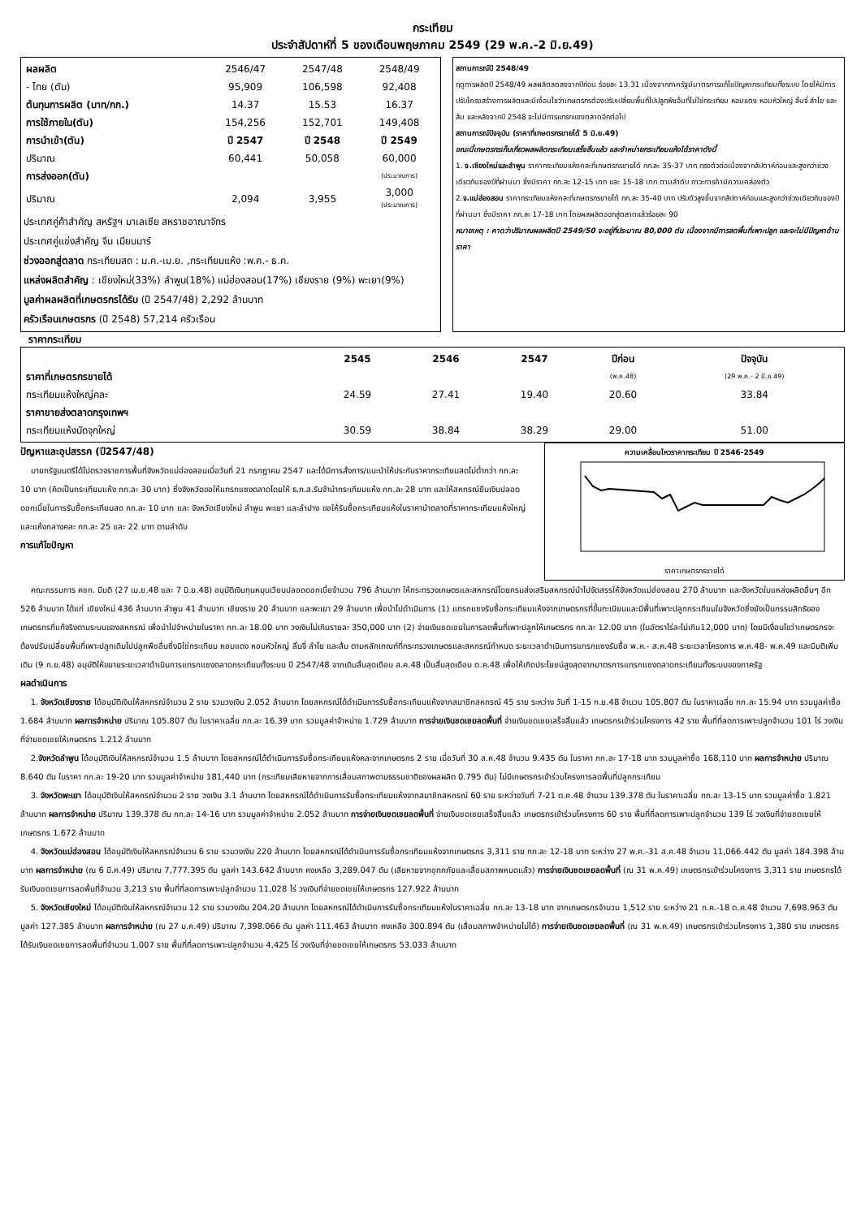กระเทียม
ประจำสัปดาห์ที่ 5 ของเดือนพฤษภาคม 2549 (29 พ.ค.-2 มิ.ย.49)
| ผลผลิต | 2546/47 | 2547/48 | 2548/49 |
| - ไทย (ตัน) | 95,909 | 106,598 | 92,408 |
| ต้นทุนการผลิต (บาท/กก.) | 14.37 | 15.53 | 16.37 |
| การใช้ภายใน(ตัน) | 154,256 | 152,701 | 149,408 |
| การนำเข้า(ตัน) | ปี 2547 | ปี 2548 | ปี 2549 |
| ปริมาณ | 60,441 | 50,058 | 60,000 |
| การส่งออก(ตัน) | | | (ประมาณการ) |
| ปริมาณ | 2,094 | 3,955 | 3,000 (ประมาณการ) |
ประเทศคู่ค้าสำคัญ สหรัฐฯ มาเลเซีย สหราชอาณาจักร
ประเทศคู่แข่งสำคัญ จีน เมียนมาร์
ช่วงออกสู่ตลาด กระเทียมสด : ม.ค.-เม.ย. ,กระเทียมแห้ง :พ.ค.- ธ.ค.
แหล่งผลิตสำคัญ : เชียงใหม่(33%) ลำพูน(18%) แม่ฮ่องสอน(17%) เชียงราย (9%) พะเยา(9%)
มูลค่าผลผลิตที่เกษตรกรได้รับ (ปี 2547/48) 2,292 ล้านบาท
ครัวเรือนเกษตรกร (ปี 2548) 57,214 ครัวเรือน
สถานการณ์ปี 2548/49
ฤดูการผลิตปี 2548/49 ผลผลิตลดลงจากปีก่อน ร้อยละ 13.31 เนื่องจากภาครัฐมีมาตรการแก้ไขปัญหากระเทียมทั้งระบบ โดยให้มีการปรับโครงสร้างการผลิตและมีเงื่อนไขว่าเกษตรกรต้องปรับเปลี่ยนพื้นที่ไปปลูกพืชอื่นที่ไม่ใช่กระเทียม หอมแดง หอมหัวใหญ่ ลิ้นจี่ ลำไย และส้ม และหลังจากปี 2548 จะไม่มีการแทรกแซงตลาดอีกต่อไป
สถานการณ์ปัจจุบัน (ราคาที่เกษตรกรขายได้ 5 มิ.ย.49)
ขณะนี้เกษตรกรเก็บเกี่ยวผลผลิตกระเทียมเสร็จสิ้นแล้ว และจำหน่ายกระเทียมแห้งได้ราคาดังนี้
1. จ.เชียงใหม่และลำพูน ราคากระเทียมแห้งคละที่เกษตรกรขายได้ กก.ละ 35-37 บาท ทรงตัวต่อเนื่องจากสัปดาห์ก่อนและสูงกว่าช่วงเดียวกันของปีที่ผ่านมา ซึ่งมีราคา กก.ละ 12-15 บาท และ 15-18 บาท ตามลำดับ ภาวะการค้ามีความคล่องตัว
2.จ.แม่ฮ่องสอน ราคากระเทียมแห้งคละที่เกษตรกรขายได้ กก.ละ 35-40 บาท ปรับตัวสูงขึ้นจากสัปดาห์ก่อนและสูงกว่าช่วงเดียวกันของปีที่ผ่านมา ซึ่งมีราคา กก.ละ 17-18 บาท โดยผลผลิตออกสู่ตลาดแล้วร้อยละ 90
หมายเหตุ : คาดว่าปริมาณผลผลิตปี 2549/50 จะอยู่ที่ประมาณ 80,000 ตัน เนื่องจากมีการลดพื้นที่เพาะปลูก และจะไม่มีปัญหาด้านราคา
ราคากระเทียม
| | 2545 | 2546 | 2547 | ปีก่อน | ปัจจุบัน |
| ราคาที่เกษตรกรขายได้ | | | | (พ.ค.48) | (29 พ.ค.- 2 มิ.ย.49) |
| กระเทียมแห้งใหญ่คละ | 24.59 | 27.41 | 19.40 | 20.60 | 33.84 |
| ราคาขายส่งตลาดกรุงเทพฯ | | | | | |
| กระเทียมแห้งมัดจุกใหญ่ | 30.59 | 38.84 | 38.29 | 29.00 | 51.00 |
ปัญหาและอุปสรรค (ปี2547/48)
นายกรัฐมนตรีได้ไปตรวจราชการพื้นที่จังหวัดแม่ฮ่องสอนเมื่อวันที่ 21 กรกฎาคม 2547 และได้มีการสั่งการ/แนะนำให้ประกันราคากระเทียมสดไม่ต่ำกว่า กก.ละ 10 บาท (คิดเป็นกระเทียมแห้ง กก.ละ 30 บาท) ซึ่งจังหวัดขอให้แทรกแซงตลาดโดยให้ ธ.ก.ส.รับจำนำกระเทียมแห้ง กก.ละ 28 บาท และให้สหกรณ์ยืมเงินปลอดดอกเบี้ยในการรับซื้อกระเทียมสด กก.ละ 10 บาท และ จังหวัดเชียงใหม่ ลำพูน พะเยา และลำปาง ขอให้รับซื้อกระเทียมแห้งในราคานำตลาดที่ราคากระเทียมแห้งใหญ่ และแห้งกลางคละ กก.ละ 25 และ 22 บาท ตามลำดับ
การแก้ไขปัญหา
ความเคลื่อนไหวราคากระเทียม ปี 2546-2549
ราคาเกษตรกรขายได้
คณะกรรมการ คชก. มีมติ (27 เม.ย.48 และ 7 มิ.ย.48) อนุมัติเงินทุนหมุนเวียนปลอดดอกเบี้ยจำนวน 796 ล้านบาท ให้กระทรวงเกษตรและสหกรณ์โดยกรมส่งเสริมสหกรณ์นำไปจัดสรรให้จังหวัดแม่ฮ่องสอน 270 ล้านบาท และจังหวัดในแหล่งผลิตอื่นๆ อีก 526 ล้านบาท ได้แก่ เชียงใหม่ 436 ล้านบาท ลำพูน 41 ล้านบาท เชียงราย 20 ล้านบาท และพะเยา 29 ล้านบาท เพื่อนำไปดำเนินการ (1) แทรกแซงรับซื้อกระเทียมแห้งจากเกษตรกรที่ขึ้นทะเบียนและมีพื้นที่เพาะปลูกกระเทียมในจังหวัดซึ่งยังเป็นกรรมสิทธิของเกษตรกรที่แท้จริงตามระบบของสหกรณ์ เพื่อนำไปจำหน่ายในราคา กก.ละ 18.00 บาท วงเงินไม่เกินรายละ 350,000 บาท (2) จ่ายเงินชดเชยในการลดพื้นที่เพาะปลูกให้เกษตรกร กก.ละ 12.00 บาท (ในอัตราไร่ละไม่เกิน12,000 บาท) โดยมีเงื่อนไขว่าเกษตรกรจะต้องปรับเปลี่ยนพื้นที่เพาะปลูกเดิมไปปลูกพืชอื่นซึ่งมิใช่กระเทียม หอมแดง หอมหัวใหญ่ ลิ้นจี่ ลำไย และส้ม ตามหลักเกณฑ์ที่กระทรวงเกษตรและสหกรณ์กำหนด ระยะเวลาดำเนินการแทรกแซงรับซื้อ พ.ค.- ส.ค.48 ระยะเวลาโครงการ พ.ค.48- พ.ค.49 และมีมติเพิ่มเติม (9 ก.ย.48) อนุมัติให้ขยายระยะเวลาดำเนินการแทรกแซงตลาดกระเทียมทั้งระบบ ปี 2547/48 จากเดิมสิ้นสุดเดือน ส.ค.48 เป็นสิ้นสุดเดือน ต.ค.48 เพื่อให้เกิดประโยชน์สูงสุดจากมาตรการแทรกแซงตลาดกระเทียมทั้งระบบของภาครัฐ
ผลดำเนินการ
1. จังหวัดเชียงราย ได้อนุมัติเงินให้สหกรณ์จำนวน 2 ราย รวมวงเงิน 2.052 ล้านบาท โดยสหกรณ์ได้ดำเนินการรับซื้อกระเทียมแห้งจากสมาชิกสหกรณ์ 45 ราย ระหว่าง วันที่ 1-15 ก.ย.48 จำนวน 105.807 ตัน ในราคาเฉลี่ย กก.ละ 15.94 บาท รวมมูลค่าซื้อ 1.684 ล้านบาท ผลการจำหน่าย ปริมาณ 105.807 ตัน ในราคาเฉลี่ย กก.ละ 16.39 บาท รวมมูลค่าจำหน่าย 1.729 ล้านบาท การจ่ายเงินชดเชยลดพื้นที่ จ่ายเงินชดเชยเสร็จสิ้นแล้ว เกษตรกรเข้าร่วมโครงการ 42 ราย พื้นที่ที่ลดการเพาะปลูกจำนวน 101 ไร่ วงเงินที่จ่ายชดเชยให้เกษตรกร 1.212 ล้านบาท
2.จังหวัดลำพูน ได้อนุมัติเงินให้สหกรณ์จำนวน 1.5 ล้านบาท โดยสหกรณ์ได้ดำเนินการรับซื้อกระเทียมแห้งคละจากเกษตรกร 2 ราย เมื่อวันที่ 30 ส.ค.48 จำนวน 9.435 ตัน ในราคา กก.ละ 17-18 บาท รวมมูลค่าซื้อ 168,110 บาท ผลการจำหน่าย ปริมาณ 8.640 ตัน ในราคา กก.ละ 19-20 บาท รวมมูลค่าจำหน่าย 181,440 บาท (กระเทียมเสียหายจากการเสื่อมสภาพตามธรรมชาติของผลผลิต 0.795 ตัน) ไม่มีเกษตรกรเข้าร่วมโครงการลดพื้นที่ปลูกกระเทียม
3. จังหวัดพะเยา ได้อนุมัติเงินให้สหกรณ์จำนวน 2 ราย วงเงิน 3.1 ล้านบาท โดยสหกรณ์ได้ดำเนินการรับซื้อกระเทียมแห้งจากสมาชิกสหกรณ์ 60 ราย ระหว่างวันที่ 7-21 ต.ค.48 จำนวน 139.378 ตัน ในราคาเฉลี่ย กก.ละ 13-15 บาท รวมมูลค่าซื้อ 1.821 ล้านบาท ผลการจำหน่าย ปริมาณ 139.378 ตัน กก.ละ 14-16 บาท รวมมูลค่าจำหน่าย 2.052 ล้านบาท การจ่ายเงินชดเชยลดพื้นที่ จ่ายเงินชดเชยเสร็จสิ้นแล้ว เกษตรกรเข้าร่วมโครงการ 60 ราย พื้นที่ที่ลดการเพาะปลูกจำนวน 139 ไร่ วงเงินที่จ่ายชดเชยให้เกษตรกร 1.672 ล้านบาท
4. จังหวัดแม่ฮ่องสอน ได้อนุมัติเงินให้สหกรณ์จำนวน 6 ราย รวมวงเงิน 220 ล้านบาท โดยสหกรณ์ได้ดำเนินการรับซื้อกระเทียมแห้งจากเกษตรกร 3,311 ราย กก.ละ 12-18 บาท ระหว่าง 27 พ.ค.-31 ส.ค.48 จำนวน 11,066.442 ตัน มูลค่า 184.398 ล้านบาท ผลการจำหน่าย (ณ 6 มี.ค.49) ปริมาณ 7,777.395 ตัน มูลค่า 143.642 ล้านบาท คงเหลือ 3,289.047 ตัน (เสียหายจากอุทกภัยและเสื่อมสภาพหมดแล้ว) การจ่ายเงินชดเชยลดพื้นที่ (ณ 31 พ.ค.49) เกษตรกรเข้าร่วมโครงการ 3,311 ราย เกษตรกรได้รับเงินชดเชยการลดพื้นที่จำนวน 3,213 ราย พื้นที่ที่ลดการเพาะปลูกจำนวน 11,028 ไร่ วงเงินที่จ่ายชดเชยให้เกษตรกร 127.922 ล้านบาท
5. จังหวัดเชียงใหม่ ได้อนุมัติเงินให้สหกรณ์จำนวน 12 ราย รวมวงเงิน 204.20 ล้านบาท โดยสหกรณ์ได้ดำเนินการรับซื้อกระเทียมแห้งในราคาเฉลี่ย กก.ละ 13-18 บาท จากเกษตรกรจำนวน 1,512 ราย ระหว่าง 21 ก.ค.-18 ต.ค.48 จำนวน 7,698.963 ตัน มูลค่า 127.385 ล้านบาท ผลการจำหน่าย (ณ 27 ม.ค.49) ปริมาณ 7,398.066 ตัน มูลค่า 111.463 ล้านบาท คงเหลือ 300.894 ตัน (เสื่อมสภาพจำหน่ายไม่ได้) การจ่ายเงินชดเชยลดพื้นที่ (ณ 31 พ.ค.49) เกษตรกรเข้าร่วมโครงการ 1,380 ราย เกษตรกรได้รับเงินชดเชยการลดพื้นที่จำนวน 1,007 ราย พื้นที่ที่ลดการเพาะปลูกจำนวน 4,425 ไร่ วงเงินที่จ่ายชดเชยให้เกษตรกร 53.033 ล้านบาท